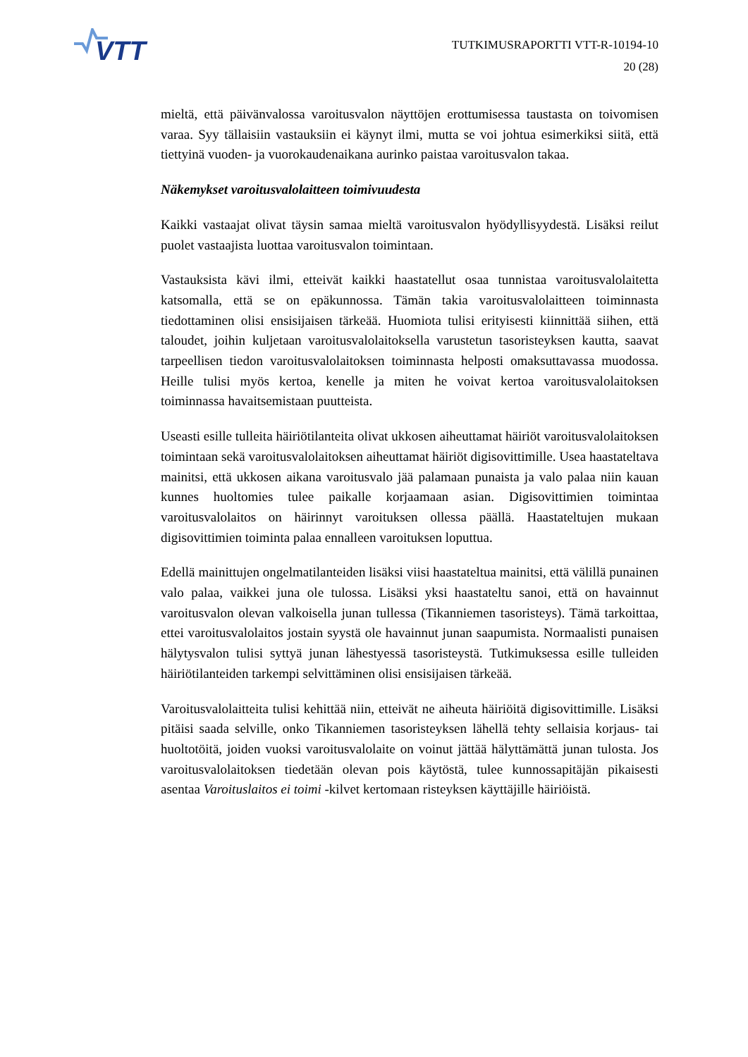VTT
TUTKIMUSRAPORTTI VTT-R-10194-10
20 (28)
mieltä, että päivänvalossa varoitusvalon näyttöjen erottumisessa taustasta on toivomisen varaa. Syy tällaisiin vastauksiin ei käynyt ilmi, mutta se voi johtua esimerkiksi siitä, että tiettyinä vuoden- ja vuorokaudenaikana aurinko paistaa varoitusvalon takaa.
Näkemykset varoitusvalolaitteen toimivuudesta
Kaikki vastaajat olivat täysin samaa mieltä varoitusvalon hyödyllisyydestä. Lisäksi reilut puolet vastaajista luottaa varoitusvalon toimintaan.
Vastauksista kävi ilmi, etteivät kaikki haastatellut osaa tunnistaa varoitusvalolaitetta katsomalla, että se on epäkunnossa. Tämän takia varoitusvalolaitteen toiminnasta tiedottaminen olisi ensisijaisen tärkeää. Huomiota tulisi erityisesti kiinnittää siihen, että taloudet, joihin kuljetaan varoitusvalolaitoksella varustetun tasoristeyksen kautta, saavat tarpeellisen tiedon varoitusvalolaitoksen toiminnasta helposti omaksuttavassa muodossa. Heille tulisi myös kertoa, kenelle ja miten he voivat kertoa varoitusvalolaitoksen toiminnassa havaitsemistaan puutteista.
Useasti esille tulleita häiriötilanteita olivat ukkosen aiheuttamat häiriöt varoitusvalolaitoksen toimintaan sekä varoitusvalolaitoksen aiheuttamat häiriöt digisovittimille. Usea haastateltava mainitsi, että ukkosen aikana varoitusvalo jää palamaan punaista ja valo palaa niin kauan kunnes huoltomies tulee paikalle korjaamaan asian. Digisovittimien toimintaa varoitusvalolaitos on häirinnyt varoituksen ollessa päällä. Haastateltujen mukaan digisovittimien toiminta palaa ennalleen varoituksen loputtua.
Edellä mainittujen ongelmatilanteiden lisäksi viisi haastateltua mainitsi, että välillä punainen valo palaa, vaikkei juna ole tulossa. Lisäksi yksi haastateltu sanoi, että on havainnut varoitusvalon olevan valkoisella junan tullessa (Tikanniemen tasoristeys). Tämä tarkoittaa, ettei varoitusvalolaitos jostain syystä ole havainnut junan saapumista. Normaalisti punaisen hälytysvalon tulisi syttyä junan lähestyessä tasoristeystä. Tutkimuksessa esille tulleiden häiriötilanteiden tarkempi selvittäminen olisi ensisijaisen tärkeää.
Varoitusvalolaitteita tulisi kehittää niin, etteivät ne aiheuta häiriöitä digisovittimille. Lisäksi pitäisi saada selville, onko Tikanniemen tasoristeyksen lähellä tehty sellaisia korjaus- tai huoltotöitä, joiden vuoksi varoitusvalolaite on voinut jättää hälyttämättä junan tulosta. Jos varoitusvalolaitoksen tiedetään olevan pois käytöstä, tulee kunnossapitäjän pikaisesti asentaa Varoituslaitos ei toimi -kilvet kertomaan risteyksen käyttäjille häiriöistä.